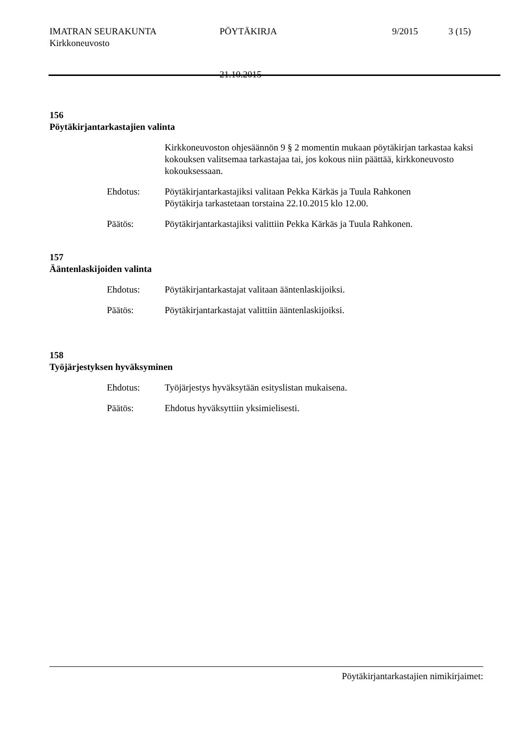IMATRAN SEURAKUNTA PÖYTÄKIRJA 9/2015 3 (15)
Kirkkoneuvosto
21.10.2015
156
Pöytäkirjantarkastajien valinta
Kirkkoneuvoston ohjesäännön 9 § 2 momentin mukaan pöytäkirjan tarkastaa kaksi kokouksen valitsemaa tarkastajaa tai, jos kokous niin päättää, kirkkoneuvosto kokouksessaan.
Ehdotus: Pöytäkirjantarkastajiksi valitaan Pekka Kärkäs ja Tuula Rahkonen
Pöytäkirja tarkastetaan torstaina 22.10.2015 klo 12.00.
Päätös: Pöytäkirjantarkastajiksi valittiin Pekka Kärkäs ja Tuula Rahkonen.
157
Ääntenlaskijoiden valinta
Ehdotus: Pöytäkirjantarkastajat valitaan ääntenlaskijoiksi.
Päätös: Pöytäkirjantarkastajat valittiin ääntenlaskijoiksi.
158
Työjärjestyksen hyväksyminen
Ehdotus: Työjärjestys hyväksytään esityslistan mukaisena.
Päätös: Ehdotus hyväksyttiin yksimielisesti.
Pöytäkirjantarkastajien nimikirjaimet: